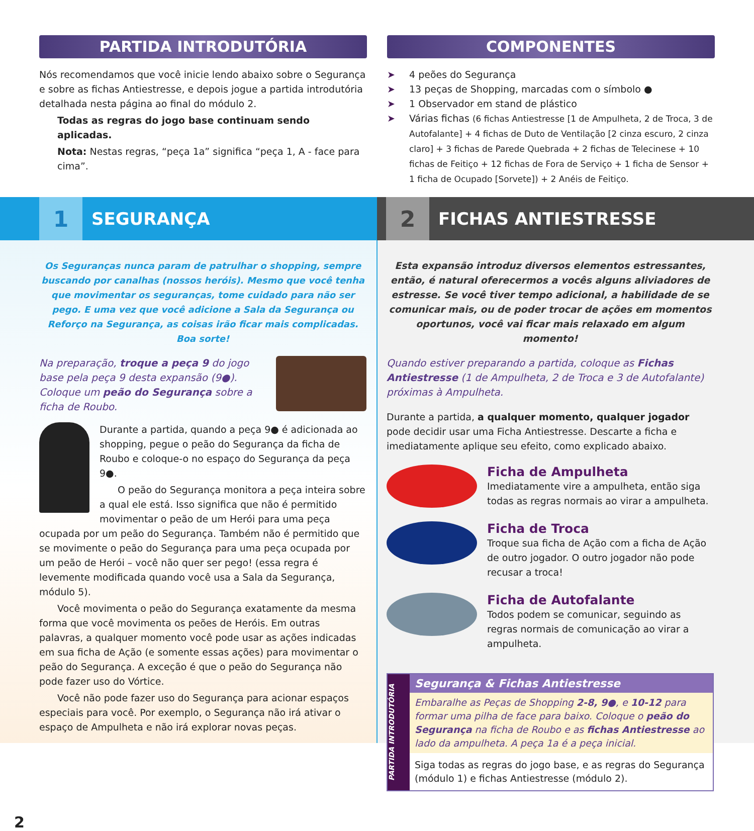PARTIDA INTRODUTÓRIA
Nós recomendamos que você inicie lendo abaixo sobre o Segurança e sobre as fichas Antiestresse, e depois jogue a partida introdutória detalhada nesta página ao final do módulo 2.
Todas as regras do jogo base continuam sendo aplicadas.
Nota: Nestas regras, “peça 1a” significa “peça 1, A - face para cima”.
COMPONENTES
➤ 4 peões do Segurança
➤ 13 peças de Shopping, marcadas com o símbolo ●
➤ 1 Observador em stand de plástico
➤ Várias fichas (6 fichas Antiestresse [1 de Ampulheta, 2 de Troca, 3 de Autofalante] + 4 fichas de Duto de Ventilação [2 cinza escuro, 2 cinza claro] + 3 fichas de Parede Quebrada + 2 fichas de Telecinese + 10 fichas de Feitiço + 12 fichas de Fora de Serviço + 1 ficha de Sensor + 1 ficha de Ocupado [Sorvete]) + 2 Anéis de Feitiço.
1
SEGURANÇA
2
FICHAS ANTIESTRESSE
Os Seguranças nunca param de patrulhar o shopping, sempre buscando por canalhas (nossos heróis). Mesmo que você tenha que movimentar os seguranças, tome cuidado para não ser pego. E uma vez que você adicione a Sala da Segurança ou Reforço na Segurança, as coisas irão ficar mais complicadas. Boa sorte!
Na preparação, troque a peça 9 do jogo base pela peça 9 desta expansão (9●). Coloque um peão do Segurança sobre a ficha de Roubo.
Durante a partida, quando a peça 9● é adicionada ao shopping, pegue o peão do Segurança da ficha de Roubo e coloque-o no espaço do Segurança da peça 9●.
O peão do Segurança monitora a peça inteira sobre a qual ele está. Isso significa que não é permitido movimentar o peão de um Herói para uma peça ocupada por um peão do Segurança. Também não é permitido que se movimente o peão do Segurança para uma peça ocupada por um peão de Herói – você não quer ser pego! (essa regra é levemente modificada quando você usa a Sala da Segurança, módulo 5).
Você movimenta o peão do Segurança exatamente da mesma forma que você movimenta os peões de Heróis. Em outras palavras, a qualquer momento você pode usar as ações indicadas em sua ficha de Ação (e somente essas ações) para movimentar o peão do Segurança. A exceção é que o peão do Segurança não pode fazer uso do Vórtice.
Você não pode fazer uso do Segurança para acionar espaços especiais para você. Por exemplo, o Segurança não irá ativar o espaço de Ampulheta e não irá explorar novas peças.
2
Esta expansão introduz diversos elementos estressantes, então, é natural oferecermos a vocês alguns aliviadores de estresse. Se você tiver tempo adicional, a habilidade de se comunicar mais, ou de poder trocar de ações em momentos oportunos, você vai ficar mais relaxado em algum momento!
Quando estiver preparando a partida, coloque as Fichas Antiestresse (1 de Ampulheta, 2 de Troca e 3 de Autofalante) próximas à Ampulheta.
Durante a partida, a qualquer momento, qualquer jogador pode decidir usar uma Ficha Antiestresse. Descarte a ficha e imediatamente aplique seu efeito, como explicado abaixo.
Ficha de Ampulheta
Imediatamente vire a ampulheta, então siga todas as regras normais ao virar a ampulheta.
Ficha de Troca
Troque sua ficha de Ação com a ficha de Ação de outro jogador. O outro jogador não pode recusar a troca!
Ficha de Autofalante
Todos podem se comunicar, seguindo as regras normais de comunicação ao virar a ampulheta.
PARTIDA INTRODUTÓRIA
Segurança & Fichas Antiestresse
Embaralhe as Peças de Shopping 2-8, 9●, e 10-12 para formar uma pilha de face para baixo. Coloque o peão do Segurança na ficha de Roubo e as fichas Antiestresse ao lado da ampulheta. A peça 1a é a peça inicial.
Siga todas as regras do jogo base, e as regras do Segurança (módulo 1) e fichas Antiestresse (módulo 2).